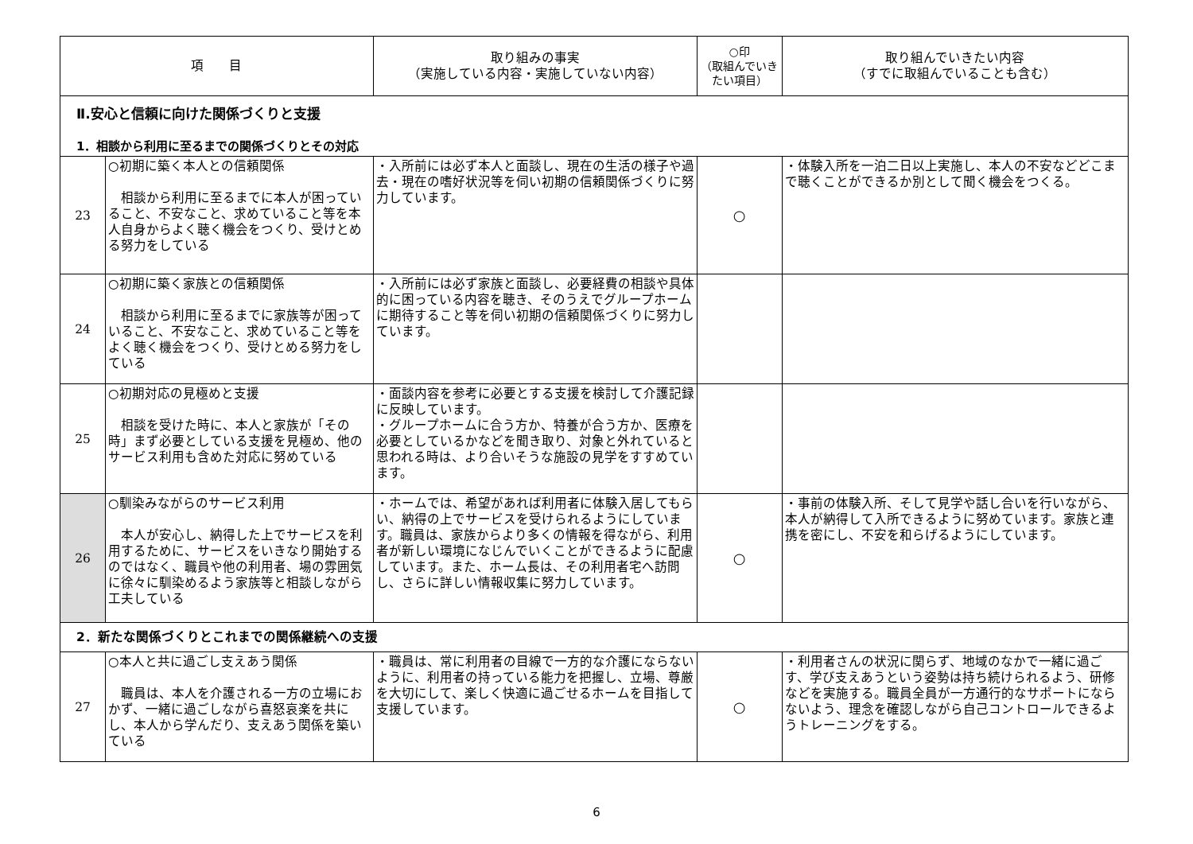| 項 目 | | 取り組みの事実 （実施している内容・実施していない内容） | ○印 （取組んでいきたい項目） | 取り組んでいきたい内容 （すでに取組んでいることも含む） |
| --- | --- | --- | --- | --- |
| Ⅱ.安心と信頼に向けた関係づくりと支援 1．相談から利用に至るまでの関係づくりとその対応 | | | | |
| 23 | ○初期に築く本人との信頼関係 相談から利用に至るまでに本人が困っていること、不安なこと、求めていること等を本人自身からよく聴く機会をつくり、受けとめる努力をしている | ・入所前には必ず本人と面談し、現在の生活の様子や過去・現在の嗜好状況等を伺い初期の信頼関係づくりに努力しています。 | ○ | ・体験入所を一泊二日以上実施し、本人の不安などどこまで聴くことができるか別として聞く機会をつくる。 |
| 24 | ○初期に築く家族との信頼関係 相談から利用に至るまでに家族等が困っていること、不安なこと、求めていること等をよく聴く機会をつくり、受けとめる努力をしている | ・入所前には必ず家族と面談し、必要経費の相談や具体的に困っている内容を聴き、そのうえでグループホームに期待すること等を伺い初期の信頼関係づくりに努力しています。 | | |
| 25 | ○初期対応の見極めと支援 相談を受けた時に、本人と家族が「その時」まず必要としている支援を見極め、他のサービス利用も含めた対応に努めている | ・面談内容を参考に必要とする支援を検討して介護記録に反映しています。 ・グループホームに合う方か、特養が合う方か、医療を必要としているかなどを聞き取り、対象と外れていると思われる時は、より合いそうな施設の見学をすすめています。 | | |
| 26 | ○馴染みながらのサービス利用 本人が安心し、納得した上でサービスを利用するために、サービスをいきなり開始するのではなく、職員や他の利用者、場の雰囲気に徐々に馴染めるよう家族等と相談しながら工夫している | ・ホームでは、希望があれば利用者に体験入居してもらい、納得の上でサービスを受けられるようにしています。職員は、家族からより多くの情報を得ながら、利用者が新しい環境になじんでいくことができるように配慮しています。また、ホーム長は、その利用者宅へ訪問し、さらに詳しい情報収集に努力しています。 | ○ | ・事前の体験入所、そして見学や話し合いを行いながら、本人が納得して入所できるように努めています。家族と連携を密にし、不安を和らげるようにしています。 |
| 2．新たな関係づくりとこれまでの関係継続への支援 | | | | |
| 27 | ○本人と共に過ごし支えあう関係 職員は、本人を介護される一方の立場におかず、一緒に過ごしながら喜怒哀楽を共にし、本人から学んだり、支えあう関係を築いている | ・職員は、常に利用者の目線で一方的な介護にならないように、利用者の持っている能力を把握し、立場、尊厳を大切にして、楽しく快適に過ごせるホームを目指して支援しています。 | ○ | ・利用者さんの状況に関らず、地域のなかで一緒に過ごす、学び支えあうという姿勢は持ち続けられるよう、研修などを実施する。職員全員が一方通行的なサポートにならないよう、理念を確認しながら自己コントロールできるようトレーニングをする。 |
6